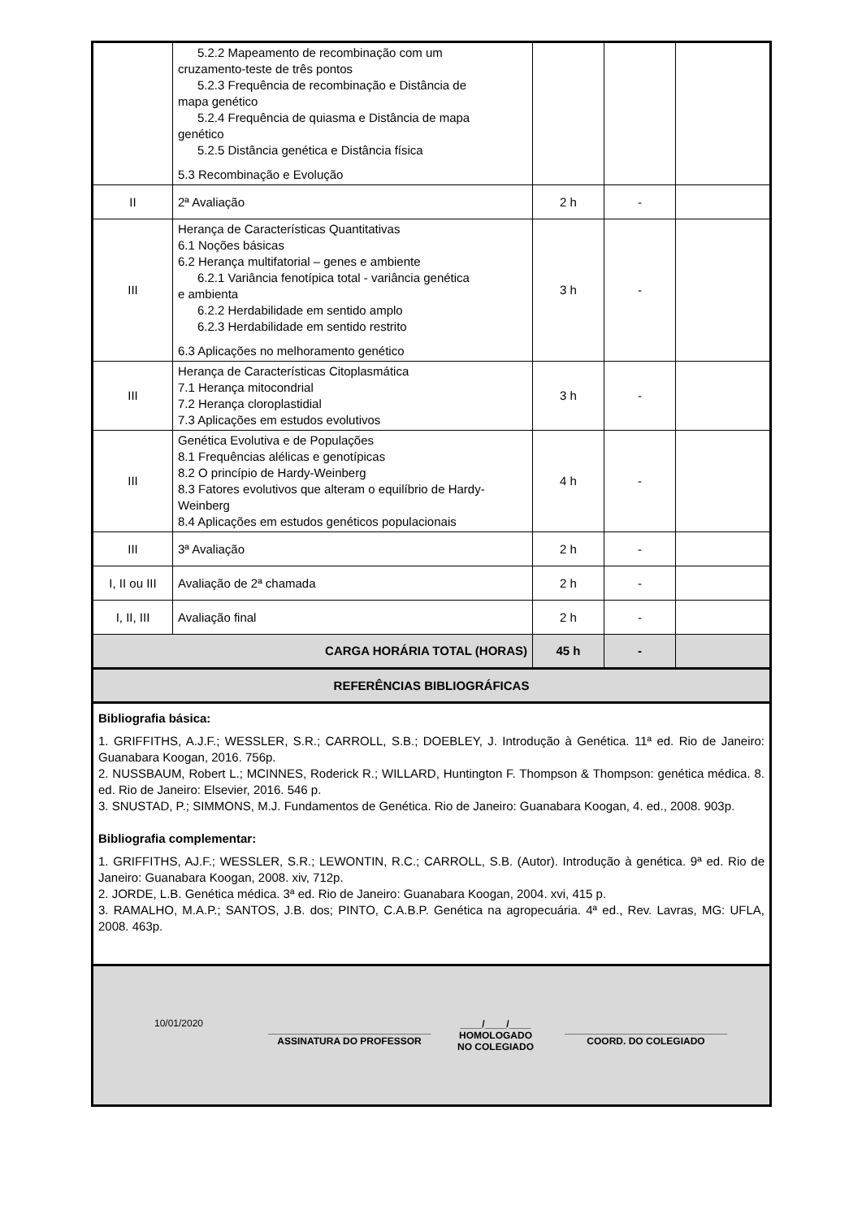| | 5.2.2 Mapeamento de recombinação com um cruzamento-teste de três pontos 5.2.3 Frequência de recombinação e Distância de mapa genético 5.2.4 Frequência de quiasma e Distância de mapa genético 5.2.5 Distância genética e Distância física 5.3 Recombinação e Evolução | | | |
| II | 2ª Avaliação | 2 h | - | |
| III | Herança de Características Quantitativas 6.1 Noções básicas 6.2 Herança multifatorial – genes e ambiente 6.2.1 Variância fenotípica total - variância genética e ambienta 6.2.2 Herdabilidade em sentido amplo 6.2.3 Herdabilidade em sentido restrito 6.3 Aplicações no melhoramento genético | 3 h | - | |
| III | Herança de Características Citoplasmática 7.1 Herança mitocondrial 7.2 Herança cloroplastidial 7.3 Aplicações em estudos evolutivos | 3 h | - | |
| III | Genética Evolutiva e de Populações 8.1 Frequências alélicas e genotípicas 8.2 O princípio de Hardy-Weinberg 8.3 Fatores evolutivos que alteram o equilíbrio de Hardy-Weinberg 8.4 Aplicações em estudos genéticos populacionais | 4 h | - | |
| III | 3ª Avaliação | 2 h | - | |
| I, II ou III | Avaliação de 2ª chamada | 2 h | - | |
| I, II, III | Avaliação final | 2 h | - | |
| CARGA HORÁRIA TOTAL (HORAS) | | 45 h | - | |
| REFERÊNCIAS BIBLIOGRÁFICAS | | | | |
Bibliografia básica:
1. GRIFFITHS, A.J.F.; WESSLER, S.R.; CARROLL, S.B.; DOEBLEY, J. Introdução à Genética. 11ª ed. Rio de Janeiro: Guanabara Koogan, 2016. 756p.
2. NUSSBAUM, Robert L.; MCINNES, Roderick R.; WILLARD, Huntington F. Thompson & Thompson: genética médica. 8. ed. Rio de Janeiro: Elsevier, 2016. 546 p.
3. SNUSTAD, P.; SIMMONS, M.J. Fundamentos de Genética. Rio de Janeiro: Guanabara Koogan, 4. ed., 2008. 903p.
Bibliografia complementar:
1. GRIFFITHS, AJ.F.; WESSLER, S.R.; LEWONTIN, R.C.; CARROLL, S.B. (Autor). Introdução à genética. 9ª ed. Rio de Janeiro: Guanabara Koogan, 2008. xiv, 712p.
2. JORDE, L.B. Genética médica. 3ª ed. Rio de Janeiro: Guanabara Koogan, 2004. xvi, 415 p.
3. RAMALHO, M.A.P.; SANTOS, J.B. dos; PINTO, C.A.B.P. Genética na agropecuária. 4ª ed., Rev. Lavras, MG: UFLA, 2008. 463p.
10/01/2020
______________________________
ASSINATURA DO PROFESSOR
____/____/____
HOMOLOGADO
NO COLEGIADO
______________________________
COORD. DO COLEGIADO